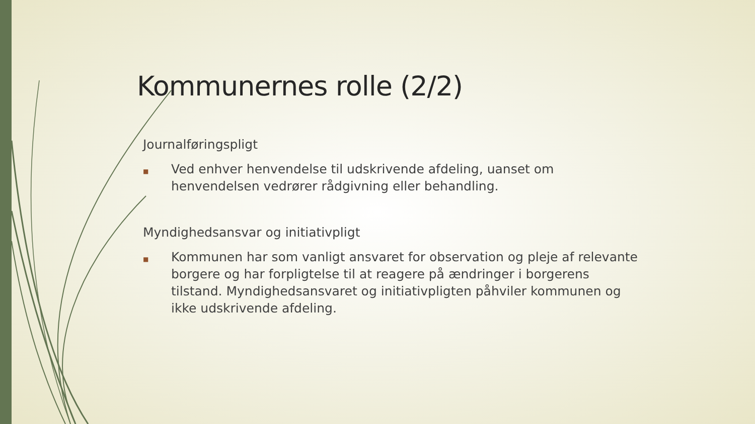Kommunernes rolle (2/2)
Journalføringspligt
■ Ved enhver henvendelse til udskrivende afdeling, uanset om henvendelsen vedrører rådgivning eller behandling.
Myndighedsansvar og initiativpligt
■ Kommunen har som vanligt ansvaret for observation og pleje af relevante borgere og har forpligtelse til at reagere på ændringer i borgerens tilstand. Myndighedsansvaret og initiativpligten påhviler kommunen og ikke udskrivende afdeling.